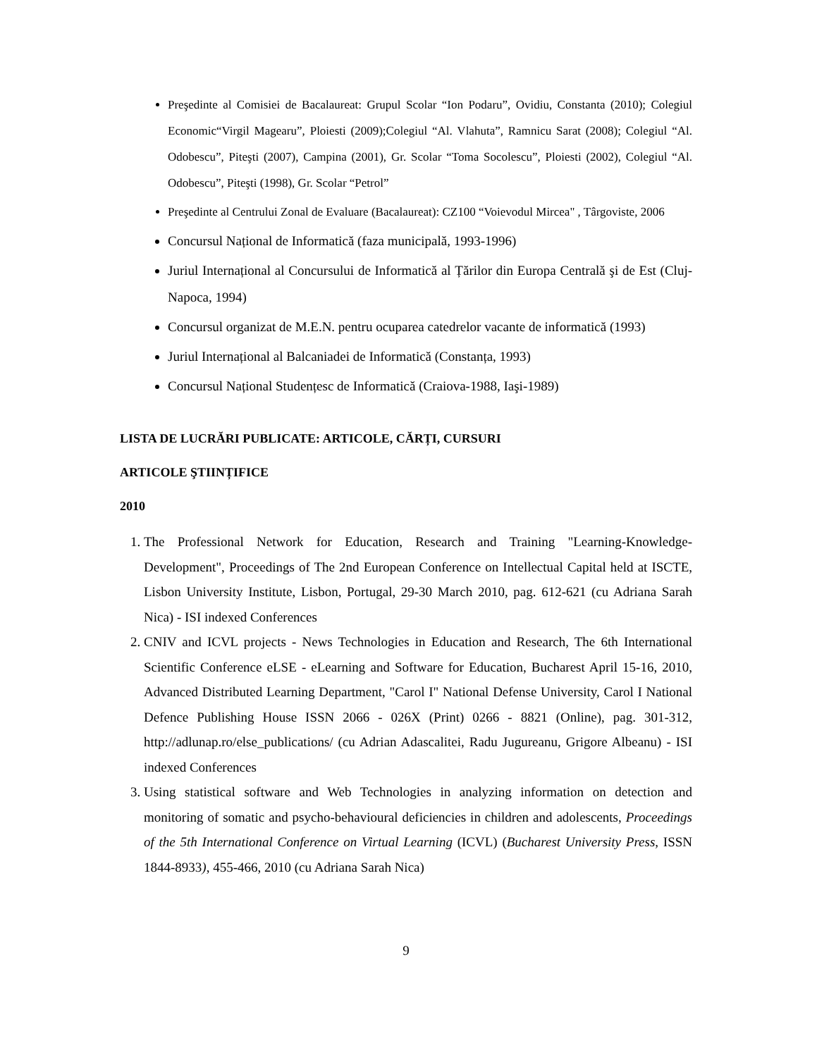Preşedinte al Comisiei de Bacalaureat: Grupul Scolar “Ion Podaru”, Ovidiu, Constanta (2010); Colegiul Economic“Virgil Magearu”, Ploiesti (2009);Colegiul “Al. Vlahuta”, Ramnicu Sarat (2008); Colegiul “Al. Odobescu”, Piteşti (2007), Campina (2001), Gr. Scolar “Toma Socolescu”, Ploiesti (2002), Colegiul “Al. Odobescu”, Piteşti (1998), Gr. Scolar “Petrol”
Preşedinte al Centrului Zonal de Evaluare (Bacalaureat): CZ100 “Voievodul Mircea" , Târgoviste, 2006
Concursul Național de Informatică (faza municipală, 1993-1996)
Juriul Internațional al Concursului de Informatică al Țărilor din Europa Centrală şi de Est (Cluj-Napoca, 1994)
Concursul organizat de M.E.N. pentru ocuparea catedrelor vacante de informatică (1993)
Juriul Internațional al Balcaniadei de Informatică (Constanța, 1993)
Concursul Național Studențesc de Informatică (Craiova-1988, Iaşi-1989)
LISTA DE LUCRĂRI PUBLICATE: ARTICOLE, CĂRȚI, CURSURI
ARTICOLE ŞTIINȚIFICE
2010
1. The Professional Network for Education, Research and Training "Learning-Knowledge-Development", Proceedings of The 2nd European Conference on Intellectual Capital held at ISCTE, Lisbon University Institute, Lisbon, Portugal, 29-30 March 2010, pag. 612-621 (cu Adriana Sarah Nica) - ISI indexed Conferences
2. CNIV and ICVL projects - News Technologies in Education and Research, The 6th International Scientific Conference eLSE - eLearning and Software for Education, Bucharest April 15-16, 2010, Advanced Distributed Learning Department, "Carol I" National Defense University, Carol I National Defence Publishing House ISSN 2066 - 026X (Print) 0266 - 8821 (Online), pag. 301-312, http://adlunap.ro/else_publications/ (cu Adrian Adascalitei, Radu Jugureanu, Grigore Albeanu) - ISI indexed Conferences
3. Using statistical software and Web Technologies in analyzing information on detection and monitoring of somatic and psycho-behavioural deficiencies in children and adolescents, Proceedings of the 5th International Conference on Virtual Learning (ICVL) (Bucharest University Press, ISSN 1844-8933), 455-466, 2010 (cu Adriana Sarah Nica)
9